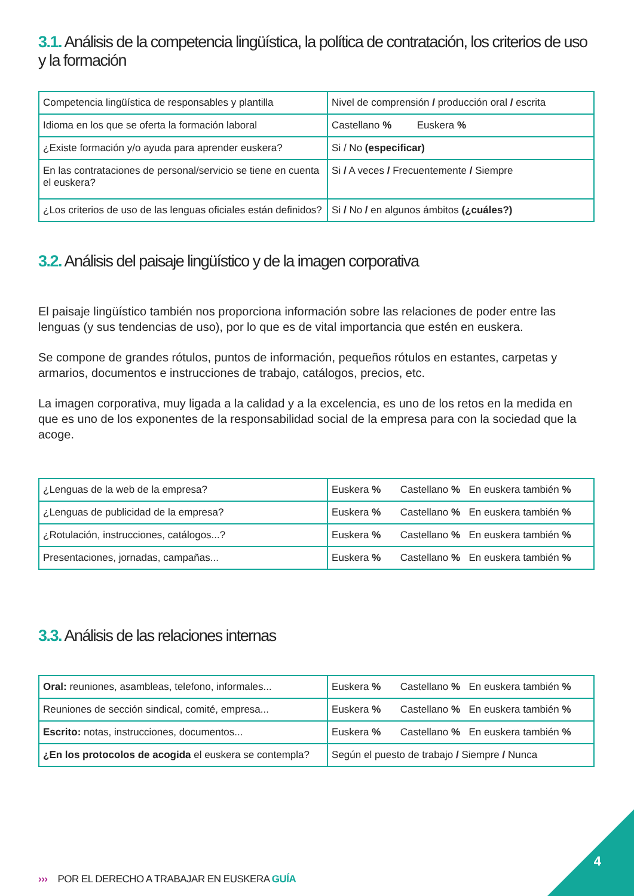3.1. Análisis de la competencia lingüística, la política de contratación, los criterios de uso y la formación
| Competencia lingüística de responsables y plantilla | Nivel de comprensión / producción oral / escrita |
| Idioma en los que se oferta la formación laboral | Castellano % Euskera % |
| ¿Existe formación y/o ayuda para aprender euskera? | Si / No (especificar) |
| En las contrataciones de personal/servicio se tiene en cuenta el euskera? | Si / A veces / Frecuentemente / Siempre |
| ¿Los criterios de uso de las lenguas oficiales están definidos? | Si / No / en algunos ámbitos (¿cuáles?) |
3.2. Análisis del paisaje lingüístico y de la imagen corporativa
El paisaje lingüístico también nos proporciona información sobre las relaciones de poder entre las lenguas (y sus tendencias de uso), por lo que es de vital importancia que estén en euskera.
Se compone de grandes rótulos, puntos de información, pequeños rótulos en estantes, carpetas y armarios, documentos e instrucciones de trabajo, catálogos, precios, etc.
La imagen corporativa, muy ligada a la calidad y a la excelencia, es uno de los retos en la medida en que es uno de los exponentes de la responsabilidad social de la empresa para con la sociedad que la acoge.
| ¿Lenguas de la web de la empresa? | Euskera % Castellano % En euskera también % |
| ¿Lenguas de publicidad de la empresa? | Euskera % Castellano % En euskera también % |
| ¿Rotulación, instrucciones, catálogos...? | Euskera % Castellano % En euskera también % |
| Presentaciones, jornadas, campañas... | Euskera % Castellano % En euskera también % |
3.3. Análisis de las relaciones internas
| Oral: reuniones, asambleas, telefono, informales... | Euskera % Castellano % En euskera también % |
| Reuniones de sección sindical, comité, empresa... | Euskera % Castellano % En euskera también % |
| Escrito: notas, instrucciones, documentos... | Euskera % Castellano % En euskera también % |
| ¿En los protocolos de acogida el euskera se contempla? | Según el puesto de trabajo / Siempre / Nunca |
››› POR EL DERECHO A TRABAJAR EN EUSKERA GUÍA
4